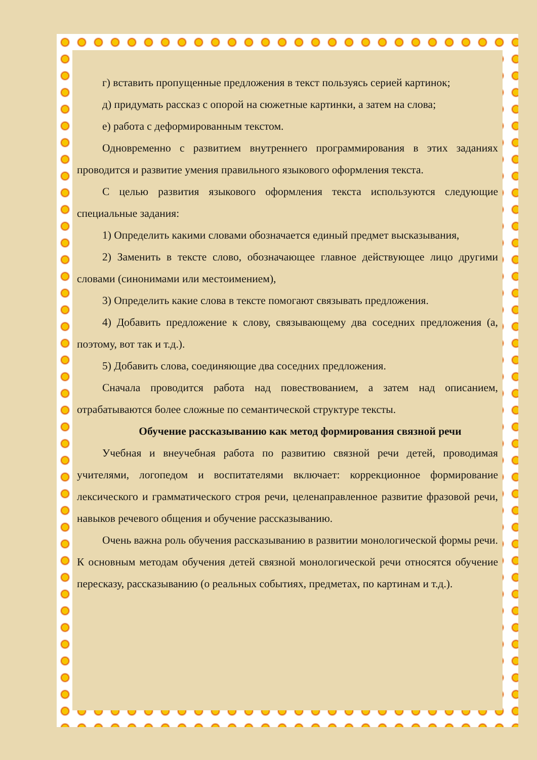г) вставить пропущенные предложения в текст пользуясь серией картинок;
д) придумать рассказ с опорой на сюжетные картинки, а затем на слова;
е) работа с деформированным текстом.
Одновременно с развитием внутреннего программирования в этих заданиях проводится и развитие умения правильного языкового оформления текста.
С целью развития языкового оформления текста используются следующие специальные задания:
1) Определить какими словами обозначается единый предмет высказывания,
2) Заменить в тексте слово, обозначающее главное действующее лицо другими словами (синонимами или местоимением),
3) Определить какие слова в тексте помогают связывать предложения.
4) Добавить предложение к слову, связывающему два соседних предложения (а, поэтому, вот так и т.д.).
5) Добавить слова, соединяющие два соседних предложения.
Сначала проводится работа над повествованием, а затем над описанием, отрабатываются более сложные по семантической структуре тексты.
Обучение рассказыванию как метод формирования связной речи
Учебная и внеучебная работа по развитию связной речи детей, проводимая учителями, логопедом и воспитателями включает: коррекционное формирование лексического и грамматического строя речи, целенаправленное развитие фразовой речи, навыков речевого общения и обучение рассказыванию.
Очень важна роль обучения рассказыванию в развитии монологической формы речи. К основным методам обучения детей связной монологической речи относятся обучение пересказу, рассказыванию (о реальных событиях, предметах, по картинам и т.д.).